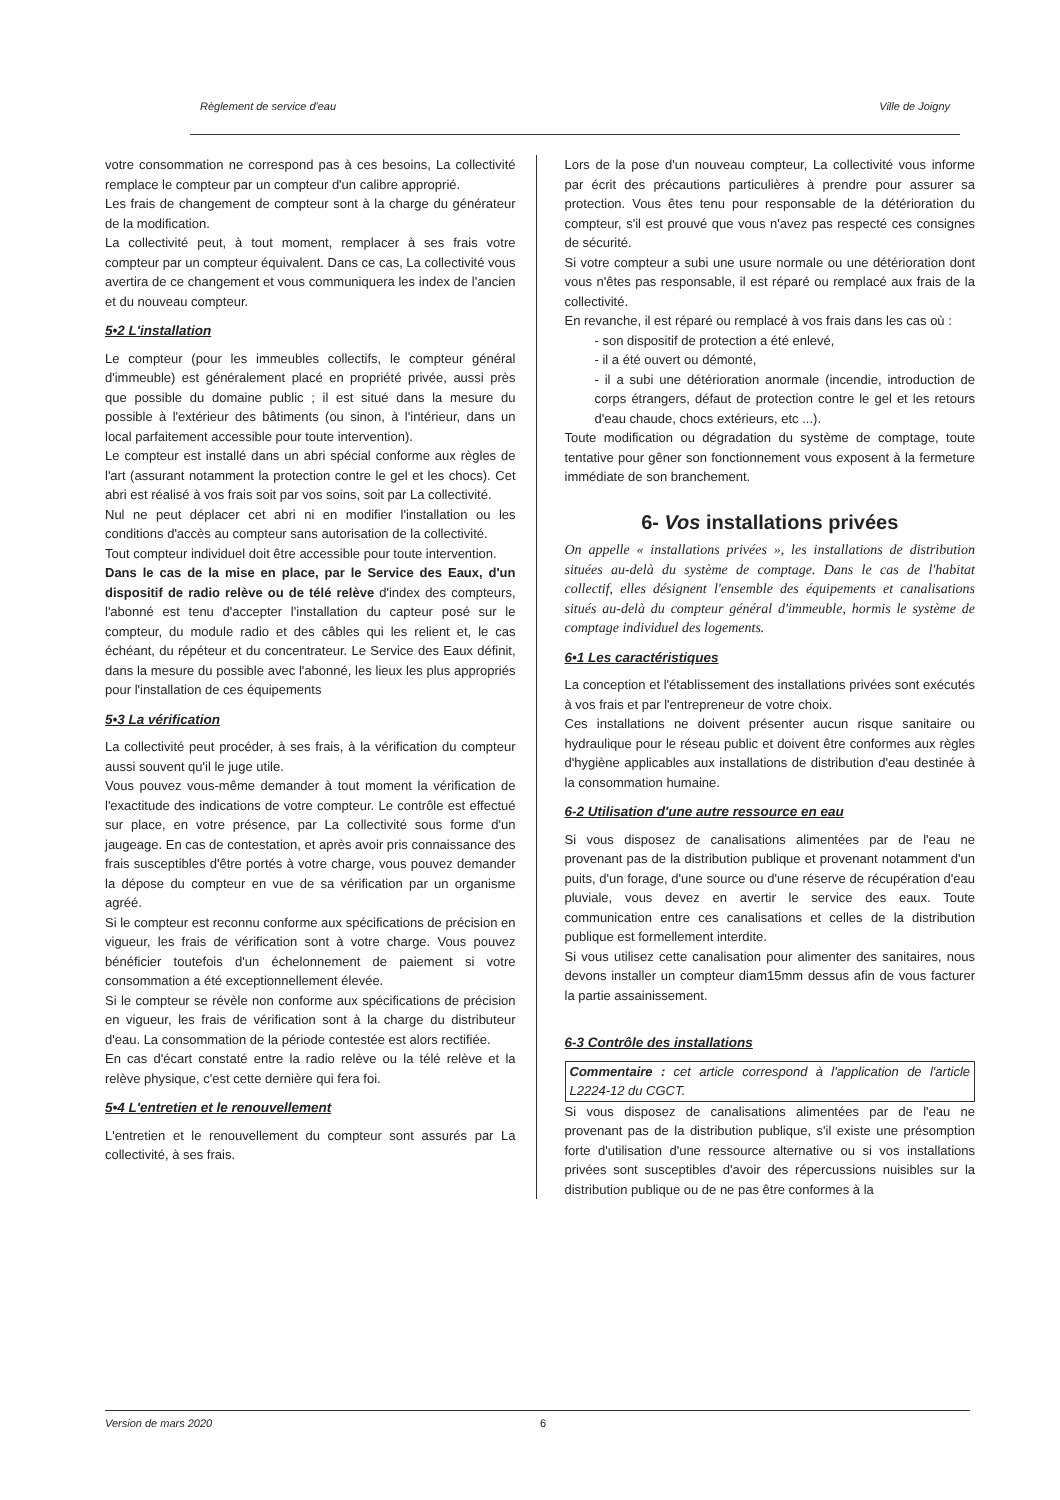Règlement de service d'eau Ville de Joigny
votre consommation ne correspond pas à ces besoins, La collectivité remplace le compteur par un compteur d'un calibre approprié.
Les frais de changement de compteur sont à la charge du générateur de la modification.
La collectivité peut, à tout moment, remplacer à ses frais votre compteur par un compteur équivalent. Dans ce cas, La collectivité vous avertira de ce changement et vous communiquera les index de l'ancien et du nouveau compteur.
5•2 L'installation
Le compteur (pour les immeubles collectifs, le compteur général d'immeuble) est généralement placé en propriété privée, aussi près que possible du domaine public ; il est situé dans la mesure du possible à l'extérieur des bâtiments (ou sinon, à l'intérieur, dans un local parfaitement accessible pour toute intervention).
Le compteur est installé dans un abri spécial conforme aux règles de l'art (assurant notamment la protection contre le gel et les chocs). Cet abri est réalisé à vos frais soit par vos soins, soit par La collectivité.
Nul ne peut déplacer cet abri ni en modifier l'installation ou les conditions d'accès au compteur sans autorisation de la collectivité.
Tout compteur individuel doit être accessible pour toute intervention.
Dans le cas de la mise en place, par le Service des Eaux, d'un dispositif de radio relève ou de télé relève d'index des compteurs, l'abonné est tenu d'accepter l'installation du capteur posé sur le compteur, du module radio et des câbles qui les relient et, le cas échéant, du répéteur et du concentrateur. Le Service des Eaux définit, dans la mesure du possible avec l'abonné, les lieux les plus appropriés pour l'installation de ces équipements
5•3 La vérification
La collectivité peut procéder, à ses frais, à la vérification du compteur aussi souvent qu'il le juge utile.
Vous pouvez vous-même demander à tout moment la vérification de l'exactitude des indications de votre compteur. Le contrôle est effectué sur place, en votre présence, par La collectivité sous forme d'un jaugeage. En cas de contestation, et après avoir pris connaissance des frais susceptibles d'être portés à votre charge, vous pouvez demander la dépose du compteur en vue de sa vérification par un organisme agréé.
Si le compteur est reconnu conforme aux spécifications de précision en vigueur, les frais de vérification sont à votre charge. Vous pouvez bénéficier toutefois d'un échelonnement de paiement si votre consommation a été exceptionnellement élevée.
Si le compteur se révèle non conforme aux spécifications de précision en vigueur, les frais de vérification sont à la charge du distributeur d'eau. La consommation de la période contestée est alors rectifiée.
En cas d'écart constaté entre la radio relève ou la télé relève et la relève physique, c'est cette dernière qui fera foi.
5•4 L'entretien et le renouvellement
L'entretien et le renouvellement du compteur sont assurés par La collectivité, à ses frais.
Lors de la pose d'un nouveau compteur, La collectivité vous informe par écrit des précautions particulières à prendre pour assurer sa protection. Vous êtes tenu pour responsable de la détérioration du compteur, s'il est prouvé que vous n'avez pas respecté ces consignes de sécurité.
Si votre compteur a subi une usure normale ou une détérioration dont vous n'êtes pas responsable, il est réparé ou remplacé aux frais de la collectivité.
En revanche, il est réparé ou remplacé à vos frais dans les cas où :
- son dispositif de protection a été enlevé,
- il a été ouvert ou démonté,
- il a subi une détérioration anormale (incendie, introduction de corps étrangers, défaut de protection contre le gel et les retours d'eau chaude, chocs extérieurs, etc ...).
Toute modification ou dégradation du système de comptage, toute tentative pour gêner son fonctionnement vous exposent à la fermeture immédiate de son branchement.
6- Vos installations privées
On appelle « installations privées », les installations de distribution situées au-delà du système de comptage. Dans le cas de l'habitat collectif, elles désignent l'ensemble des équipements et canalisations situés au-delà du compteur général d'immeuble, hormis le système de comptage individuel des logements.
6•1 Les caractéristiques
La conception et l'établissement des installations privées sont exécutés à vos frais et par l'entrepreneur de votre choix.
Ces installations ne doivent présenter aucun risque sanitaire ou hydraulique pour le réseau public et doivent être conformes aux règles d'hygiène applicables aux installations de distribution d'eau destinée à la consommation humaine.
6-2 Utilisation d'une autre ressource en eau
Si vous disposez de canalisations alimentées par de l'eau ne provenant pas de la distribution publique et provenant notamment d'un puits, d'un forage, d'une source ou d'une réserve de récupération d'eau pluviale, vous devez en avertir le service des eaux. Toute communication entre ces canalisations et celles de la distribution publique est formellement interdite.
Si vous utilisez cette canalisation pour alimenter des sanitaires, nous devons installer un compteur diam15mm dessus afin de vous facturer la partie assainissement.
6-3 Contrôle des installations
Commentaire : cet article correspond à l'application de l'article L2224-12 du CGCT.
Si vous disposez de canalisations alimentées par de l'eau ne provenant pas de la distribution publique, s'il existe une présomption forte d'utilisation d'une ressource alternative ou si vos installations privées sont susceptibles d'avoir des répercussions nuisibles sur la distribution publique ou de ne pas être conformes à la
Version de mars 2020 6